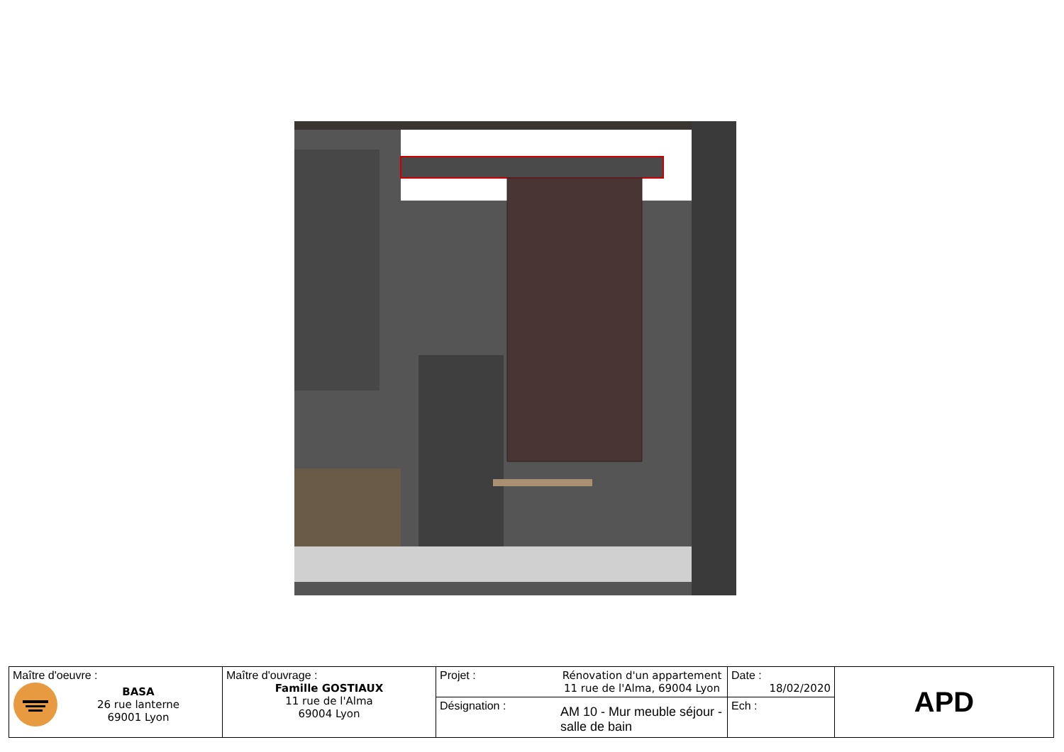| Maître d'oeuvre : BASA 26 rue lanterne 69001 Lyon | Maître d'ouvrage : Famille GOSTIAUX 11 rue de l'Alma 69004 Lyon | Projet : | Rénovation d'un appartement 11 rue de l'Alma, 69004 Lyon | Date : 18/02/2020 | APD |
| | | Désignation : | AM 10 - Mur meuble séjour - salle de bain | Ech : | |